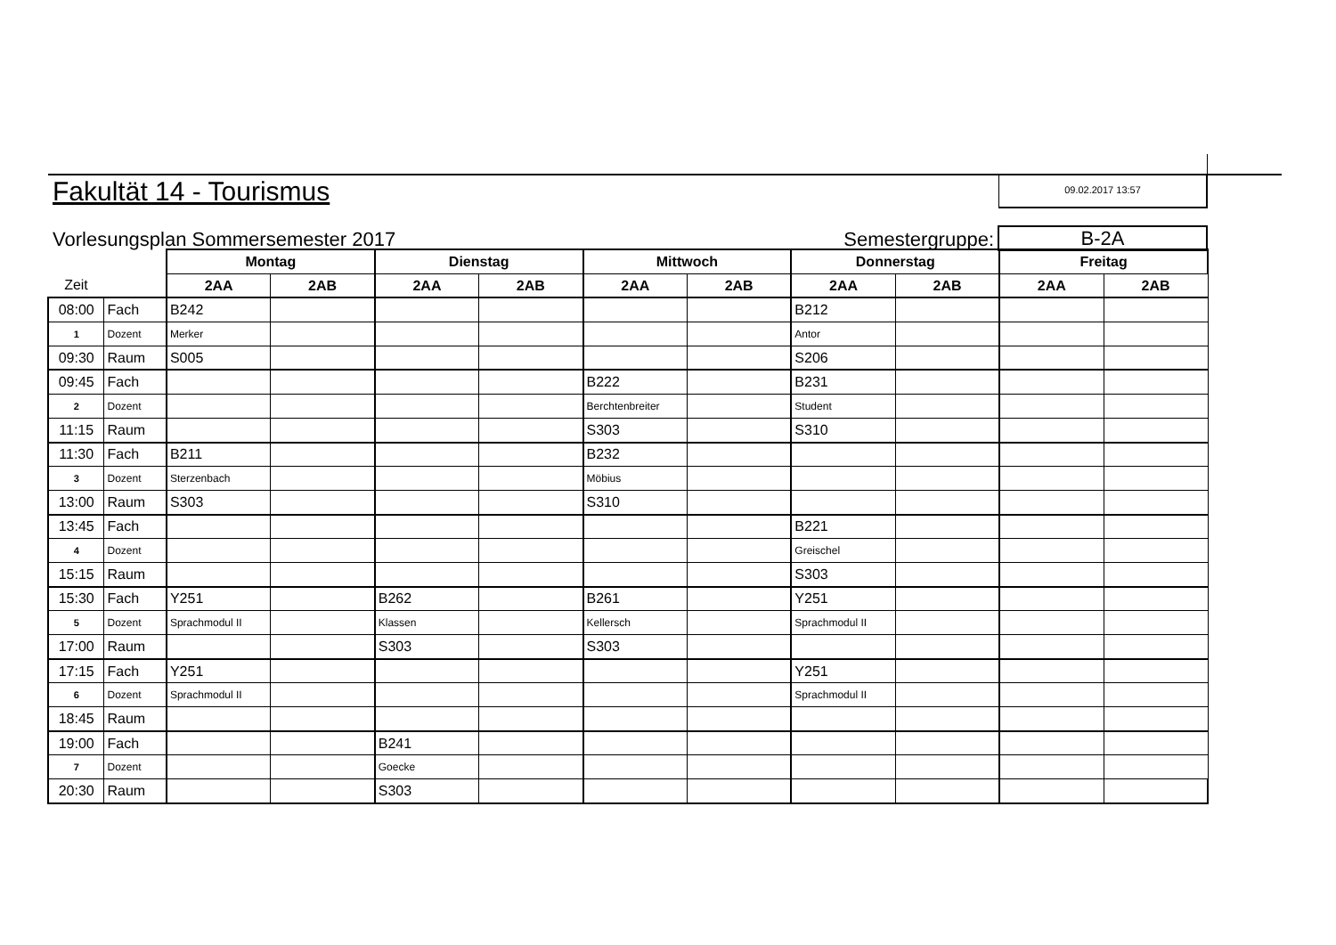Fakultät 14 - Tourismus
09.02.2017 13:57
Vorlesungsplan Sommersemester 2017
Semestergruppe:
B-2A
| | | Montag | | Dienstag | | Mittwoch | | Donnerstag | | Freitag | |
| Zeit | | 2AA | 2AB | 2AA | 2AB | 2AA | 2AB | 2AA | 2AB | 2AA | 2AB |
| 08:00 | Fach | B242 | | | | | | B212 | | | |
| 1 | Dozent | Merker | | | | | | Antor | | | |
| 09:30 | Raum | S005 | | | | | | S206 | | | |
| 09:45 | Fach | | | | | B222 | | B231 | | | |
| 2 | Dozent | | | | | Berchtenbreiter | | Student | | | |
| 11:15 | Raum | | | | | S303 | | S310 | | | |
| 11:30 | Fach | B211 | | | | B232 | | | | | |
| 3 | Dozent | Sterzenbach | | | | Möbius | | | | | |
| 13:00 | Raum | S303 | | | | S310 | | | | | |
| 13:45 | Fach | | | | | | | B221 | | | |
| 4 | Dozent | | | | | | | Greischel | | | |
| 15:15 | Raum | | | | | | | S303 | | | |
| 15:30 | Fach | Y251 | | B262 | | B261 | | Y251 | | | |
| 5 | Dozent | Sprachmodul II | | Klassen | | Kellersch | | Sprachmodul II | | | |
| 17:00 | Raum | | | S303 | | S303 | | | | | |
| 17:15 | Fach | Y251 | | | | | | Y251 | | | |
| 6 | Dozent | Sprachmodul II | | | | | | Sprachmodul II | | | |
| 18:45 | Raum | | | | | | | | | | |
| 19:00 | Fach | | | B241 | | | | | | | |
| 7 | Dozent | | | Goecke | | | | | | | |
| 20:30 | Raum | | | S303 | | | | | | | |